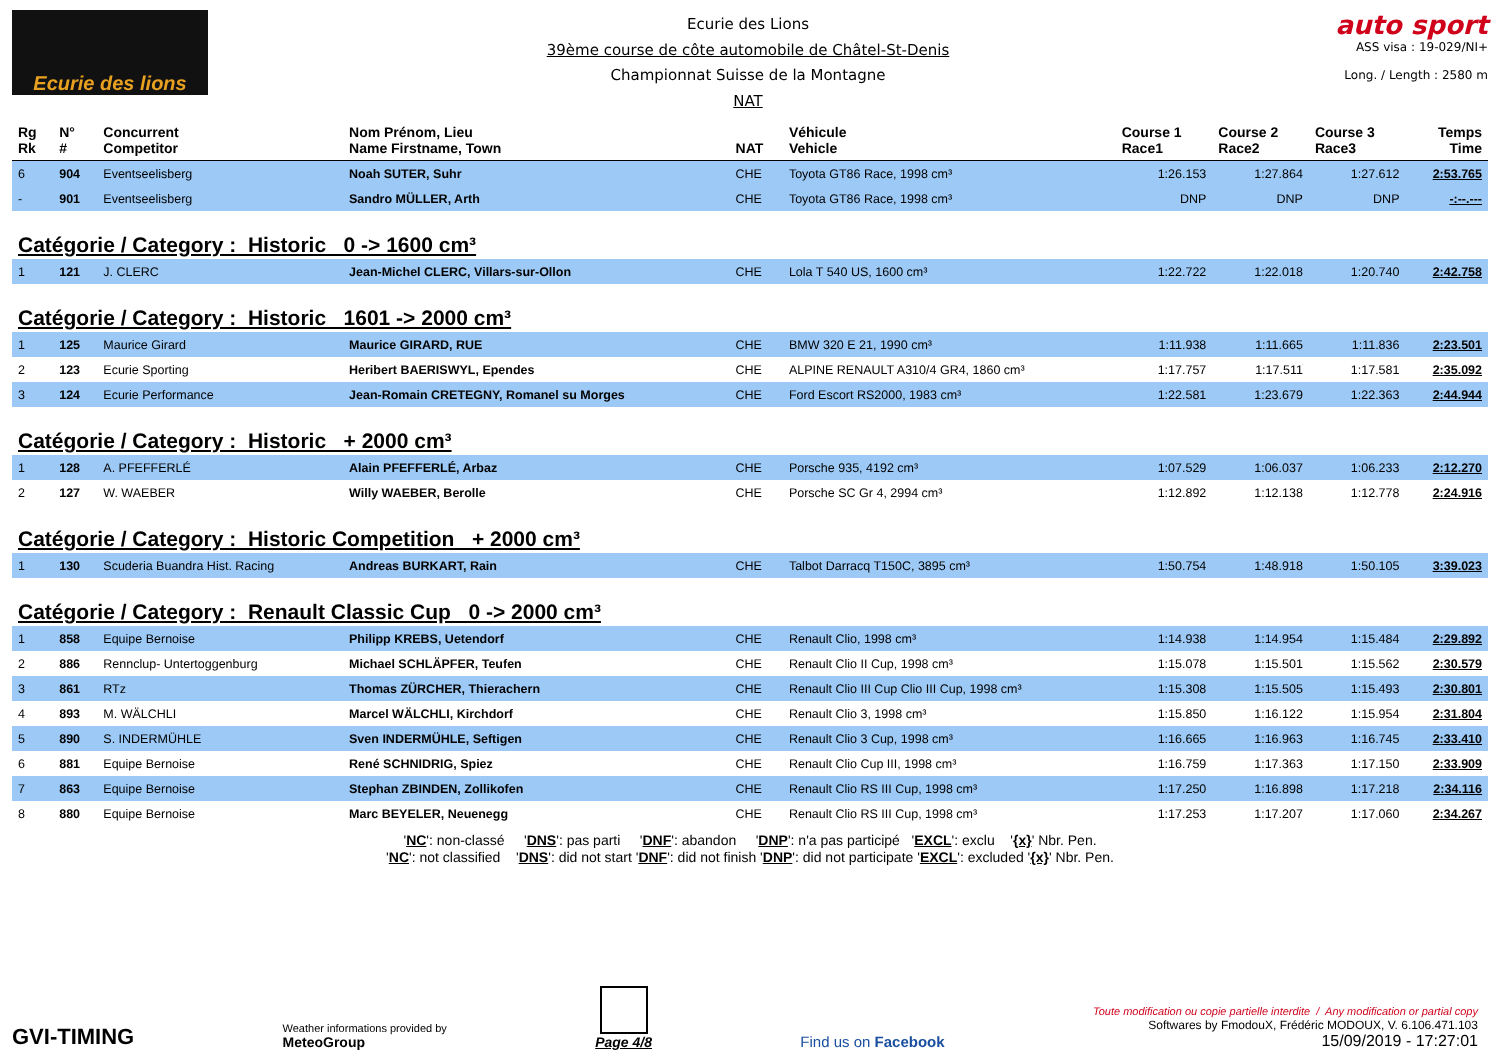Ecurie des lions
Ecurie des Lions
39ème course de côte automobile de Châtel-St-Denis
Championnat Suisse de la Montagne
NAT
auto sport
ASS visa : 19-029/NI+
Long. / Length : 2580 m
| Rg Rk | N° # | Concurrent Competitor | Nom Prénom, Lieu Name Firstname, Town | NAT | Véhicule Vehicle | Course 1 Race1 | Course 2 Race2 | Course 3 Race3 | Temps Time |
| --- | --- | --- | --- | --- | --- | --- | --- | --- | --- |
| 6 | 904 | Eventseelisberg | Noah SUTER, Suhr | CHE | Toyota GT86 Race, 1998 cm³ | 1:26.153 | 1:27.864 | 1:27.612 | 2:53.765 |
| - | 901 | Eventseelisberg | Sandro MÜLLER, Arth | CHE | Toyota GT86 Race, 1998 cm³ | DNP | DNP | DNP | -:--.--- |
| Catégorie / Category : Historic 0 -> 1600 cm³ | | | | | | | | | |
| 1 | 121 | J. CLERC | Jean-Michel CLERC, Villars-sur-Ollon | CHE | Lola T 540 US, 1600 cm³ | 1:22.722 | 1:22.018 | 1:20.740 | 2:42.758 |
| Catégorie / Category : Historic 1601 -> 2000 cm³ | | | | | | | | | |
| 1 | 125 | Maurice Girard | Maurice GIRARD, RUE | CHE | BMW 320 E 21, 1990 cm³ | 1:11.938 | 1:11.665 | 1:11.836 | 2:23.501 |
| 2 | 123 | Ecurie Sporting | Heribert BAERISWYL, Ependes | CHE | ALPINE RENAULT A310/4 GR4, 1860 cm³ | 1:17.757 | 1:17.511 | 1:17.581 | 2:35.092 |
| 3 | 124 | Ecurie Performance | Jean-Romain CRETEGNY, Romanel su Morges | CHE | Ford Escort RS2000, 1983 cm³ | 1:22.581 | 1:23.679 | 1:22.363 | 2:44.944 |
| Catégorie / Category : Historic + 2000 cm³ | | | | | | | | | |
| 1 | 128 | A. PFEFFERLÉ | Alain PFEFFERLÉ, Arbaz | CHE | Porsche 935, 4192 cm³ | 1:07.529 | 1:06.037 | 1:06.233 | 2:12.270 |
| 2 | 127 | W. WAEBER | Willy WAEBER, Berolle | CHE | Porsche SC Gr 4, 2994 cm³ | 1:12.892 | 1:12.138 | 1:12.778 | 2:24.916 |
| Catégorie / Category : Historic Competition + 2000 cm³ | | | | | | | | | |
| 1 | 130 | Scuderia Buandra Hist. Racing | Andreas BURKART, Rain | CHE | Talbot Darracq T150C, 3895 cm³ | 1:50.754 | 1:48.918 | 1:50.105 | 3:39.023 |
| Catégorie / Category : Renault Classic Cup 0 -> 2000 cm³ | | | | | | | | | |
| 1 | 858 | Equipe Bernoise | Philipp KREBS, Uetendorf | CHE | Renault Clio, 1998 cm³ | 1:14.938 | 1:14.954 | 1:15.484 | 2:29.892 |
| 2 | 886 | Rennclup- Untertoggenburg | Michael SCHLÄPFER, Teufen | CHE | Renault Clio II Cup, 1998 cm³ | 1:15.078 | 1:15.501 | 1:15.562 | 2:30.579 |
| 3 | 861 | RTz | Thomas ZÜRCHER, Thierachern | CHE | Renault Clio III Cup Clio III Cup, 1998 cm³ | 1:15.308 | 1:15.505 | 1:15.493 | 2:30.801 |
| 4 | 893 | M. WÄLCHLI | Marcel WÄLCHLI, Kirchdorf | CHE | Renault Clio 3, 1998 cm³ | 1:15.850 | 1:16.122 | 1:15.954 | 2:31.804 |
| 5 | 890 | S. INDERMÜHLE | Sven INDERMÜHLE, Seftigen | CHE | Renault Clio 3 Cup, 1998 cm³ | 1:16.665 | 1:16.963 | 1:16.745 | 2:33.410 |
| 6 | 881 | Equipe Bernoise | René SCHNIDRIG, Spiez | CHE | Renault Clio Cup III, 1998 cm³ | 1:16.759 | 1:17.363 | 1:17.150 | 2:33.909 |
| 7 | 863 | Equipe Bernoise | Stephan ZBINDEN, Zollikofen | CHE | Renault Clio RS III Cup, 1998 cm³ | 1:17.250 | 1:16.898 | 1:17.218 | 2:34.116 |
| 8 | 880 | Equipe Bernoise | Marc BEYELER, Neuenegg | CHE | Renault Clio RS III Cup, 1998 cm³ | 1:17.253 | 1:17.207 | 1:17.060 | 2:34.267 |
'NC': non-classé 'DNS': pas parti 'DNF': abandon 'DNP': n'a pas participé 'EXCL': exclu '{x}' Nbr. Pen.
'NC': not classified 'DNS': did not start 'DNF': did not finish 'DNP': did not participate 'EXCL': excluded '{x}' Nbr. Pen.
GVI-TIMING
Weather informations provided by
MeteoGroup
Page 4/8
Find us on Facebook
Toute modification ou copie partielle interdite / Any modification or partial copy
Softwares by FmodouX, Frédéric MODOUX, V. 6.106.471.103
15/09/2019 - 17:27:01